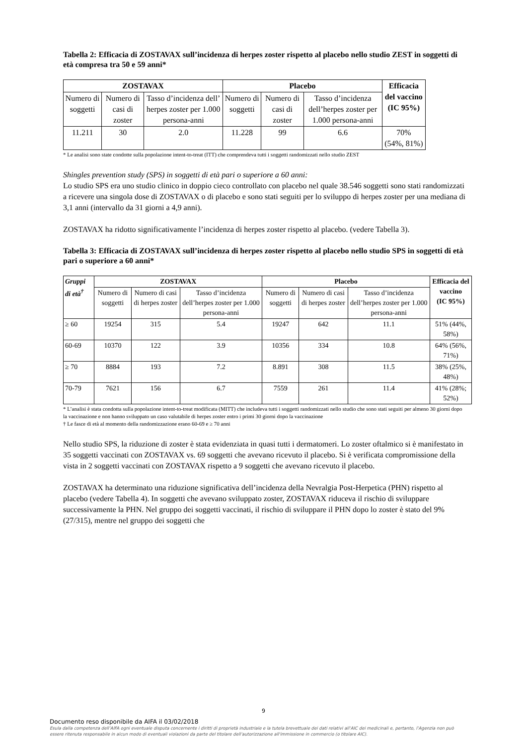Tabella 2: Efficacia di ZOSTAVAX sull’incidenza di herpes zoster rispetto al placebo nello studio ZEST in soggetti di età compresa tra 50 e 59 anni*
| ZOSTAVAX | | | Placebo | | | Efficacia del vaccino (IC 95%) |
| --- | --- | --- | --- | --- | --- | --- |
| Numero di soggetti | Numero di casi di zoster | Tasso d’incidenza dell’ herpes zoster per 1.000 persona-anni | Numero di soggetti | Numero di casi di zoster | Tasso d’incidenza dell’herpes zoster per 1.000 persona-anni | |
| 11.211 | 30 | 2.0 | 11.228 | 99 | 6.6 | 70% (54%, 81%) |
* Le analisi sono state condotte sulla popolazione intent-to-treat (ITT) che comprendeva tutti i soggetti randomizzati nello studio ZEST
Shingles prevention study (SPS) in soggetti di età pari o superiore a 60 anni:
Lo studio SPS era uno studio clinico in doppio cieco controllato con placebo nel quale 38.546 soggetti sono stati randomizzati a ricevere una singola dose di ZOSTAVAX o di placebo e sono stati seguiti per lo sviluppo di herpes zoster per una mediana di 3,1 anni (intervallo da 31 giorni a 4,9 anni).
ZOSTAVAX ha ridotto significativamente l’incidenza di herpes zoster rispetto al placebo. (vedere Tabella 3).
Tabella 3: Efficacia di ZOSTAVAX sull’incidenza di herpes zoster rispetto al placebo nello studio SPS in soggetti di età pari o superiore a 60 anni*
| Gruppi di età<sup>†</sup> | ZOSTAVAX | | | Placebo | | | Efficacia del vaccino (IC 95%) |
| --- | --- | --- | --- | --- | --- | --- | --- |
| | Numero di soggetti | Numero di casi di herpes zoster | Tasso d’incidenza dell’herpes zoster per 1.000 persona-anni | Numero di soggetti | Numero di casi di herpes zoster | Tasso d’incidenza dell’herpes zoster per 1.000 persona-anni | |
| ≥ 60 | 19254 | 315 | 5.4 | 19247 | 642 | 11.1 | 51% (44%, 58%) |
| 60-69 | 10370 | 122 | 3.9 | 10356 | 334 | 10.8 | 64% (56%, 71%) |
| ≥ 70 | 8884 | 193 | 7.2 | 8.891 | 308 | 11.5 | 38% (25%, 48%) |
| 70-79 | 7621 | 156 | 6.7 | 7559 | 261 | 11.4 | 41% (28%; 52%) |
* L’analisi è stata condotta sulla popolazione intent-to-treat modificata (MITT) che includeva tutti i soggetti randomizzati nello studio che sono stati seguiti per almeno 30 giorni dopo la vaccinazione e non hanno sviluppato un caso valutabile di herpes zoster entro i primi 30 giorni dopo la vaccinazione
† Le fasce di età al momento della randomizzazione erano 60-69 e ≥ 70 anni
Nello studio SPS, la riduzione di zoster è stata evidenziata in quasi tutti i dermatomeri. Lo zoster oftalmico si è manifestato in 35 soggetti vaccinati con ZOSTAVAX vs. 69 soggetti che avevano ricevuto il placebo. Si è verificata compromissione della vista in 2 soggetti vaccinati con ZOSTAVAX rispetto a 9 soggetti che avevano ricevuto il placebo.
ZOSTAVAX ha determinato una riduzione significativa dell’incidenza della Nevralgia Post-Herpetica (PHN) rispetto al placebo (vedere Tabella 4). In soggetti che avevano sviluppato zoster, ZOSTAVAX riduceva il rischio di sviluppare successivamente la PHN. Nel gruppo dei soggetti vaccinati, il rischio di sviluppare il PHN dopo lo zoster è stato del 9% (27/315), mentre nel gruppo dei soggetti che
9
Documento reso disponibile da AIFA il 03/02/2018
Esula dalla competenza dell’AIFA ogni eventuale disputa concernente i diritti di proprietà industriale e la tutela brevettuale dei dati relativi all’AIC dei medicinali e, pertanto, l’Agenzia non può essere ritenuta responsabile in alcun modo di eventuali violazioni da parte del titolare dell'autorizzazione all'immissione in commercio (o titolare AIC).